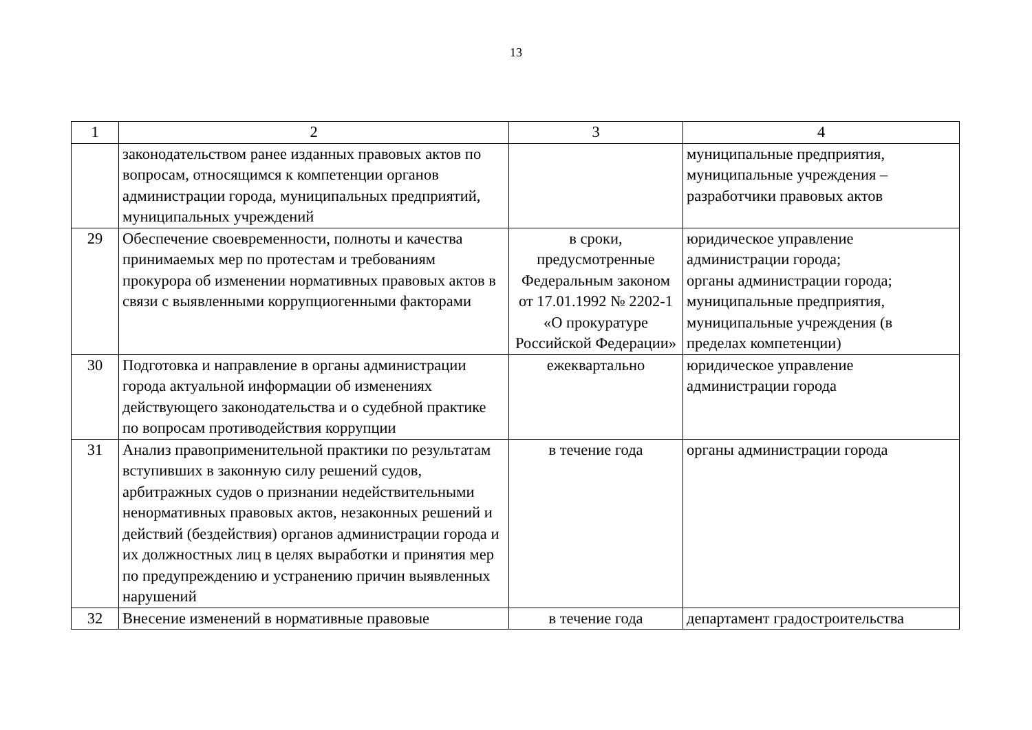13
| 1 | 2 | 3 | 4 |
| | законодательством ранее изданных правовых актов по вопросам, относящимся к компетенции органов администрации города, муниципальных предприятий, муниципальных учреждений | | муниципальные предприятия, муниципальные учреждения – разработчики правовых актов |
| 29 | Обеспечение своевременности, полноты и качества принимаемых мер по протестам и требованиям прокурора об изменении нормативных правовых актов в связи с выявленными коррупциогенными факторами | в сроки, предусмотренные Федеральным законом от 17.01.1992 № 2202-1 «О прокуратуре Российской Федерации» | юридическое управление администрации города; органы администрации города; муниципальные предприятия, муниципальные учреждения (в пределах компетенции) |
| 30 | Подготовка и направление в органы администрации города актуальной информации об изменениях действующего законодательства и о судебной практике по вопросам противодействия коррупции | ежеквартально | юридическое управление администрации города |
| 31 | Анализ правоприменительной практики по результатам вступивших в законную силу решений судов, арбитражных судов о признании недействительными ненормативных правовых актов, незаконных решений и действий (бездействия) органов администрации города и их должностных лиц в целях выработки и принятия мер по предупреждению и устранению причин выявленных нарушений | в течение года | органы администрации города |
| 32 | Внесение изменений в нормативные правовые | в течение года | департамент градостроительства |